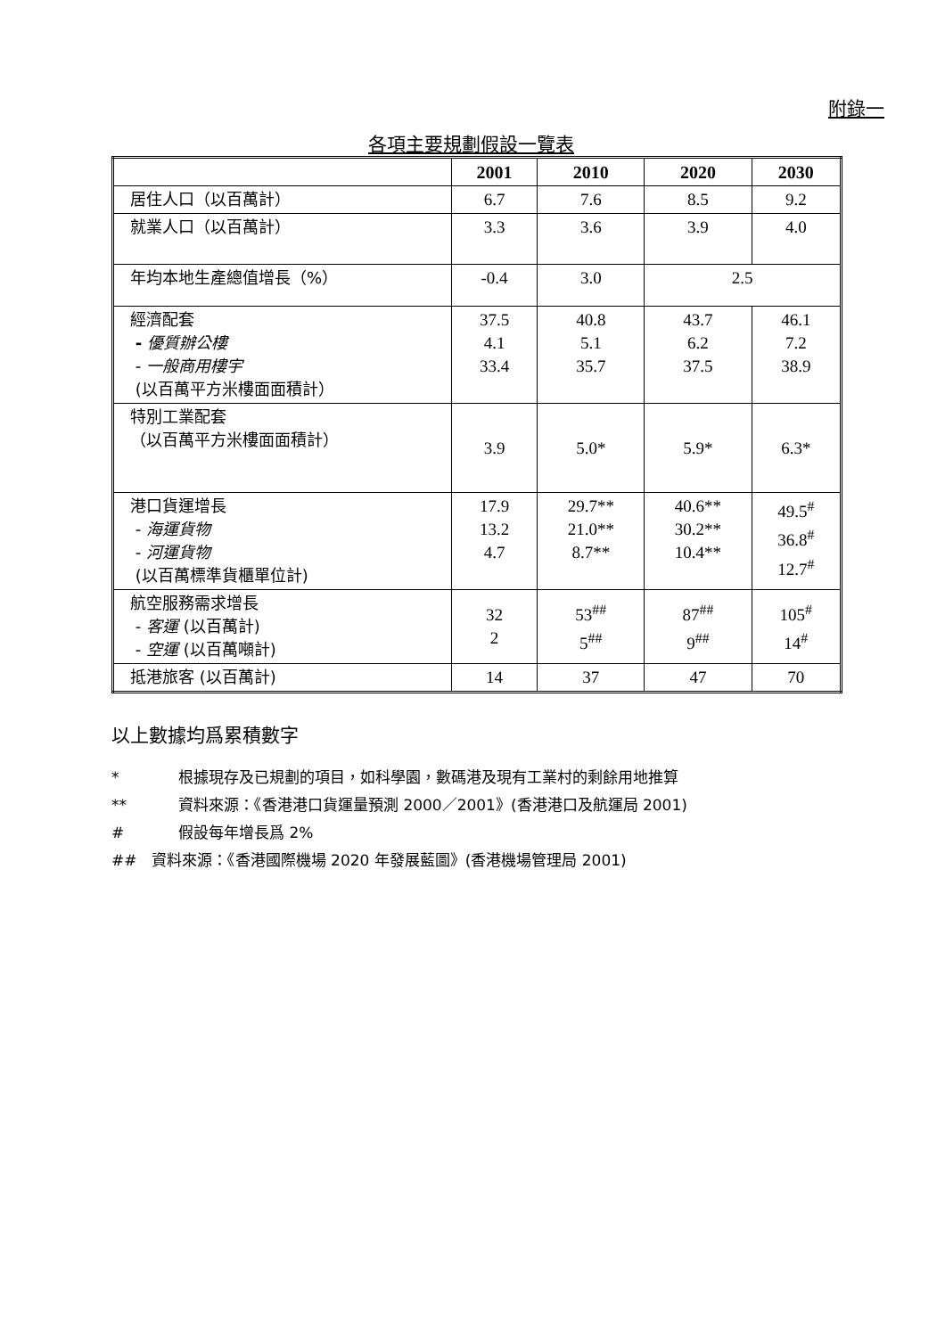附錄一
各項主要規劃假設一覽表
| | 2001 | 2010 | 2020 | 2030 |
| --- | --- | --- | --- | --- |
| 居住人口（以百萬計） | 6.7 | 7.6 | 8.5 | 9.2 |
| 就業人口（以百萬計） | 3.3 | 3.6 | 3.9 | 4.0 |
| 年均本地生產總值增長（%） | -0.4 | 3.0 | 2.5 | |
| 經濟配套 - 優質辦公樓 - 一般商用樓宇 (以百萬平方米樓面面積計） | 37.5 4.1 33.4 | 40.8 5.1 35.7 | 43.7 6.2 37.5 | 46.1 7.2 38.9 |
| 特別工業配套 （以百萬平方米樓面面積計） | 3.9 | 5.0* | 5.9* | 6.3* |
| 港口貨運增長 - 海運貨物 - 河運貨物 (以百萬標準貨櫃單位計) | 17.9 13.2 4.7 | 29.7** 21.0** 8.7** | 40.6** 30.2** 10.4** | 49.5<sup>#</sup> 36.8<sup>#</sup> 12.7<sup>#</sup> |
| 航空服務需求增長 - 客運 (以百萬計) - 空運 (以百萬噸計) | 32 2 | 53<sup>##</sup> 5<sup>##</sup> | 87<sup>##</sup> 9<sup>##</sup> | 105<sup>#</sup> 14<sup>#</sup> |
| 抵港旅客 (以百萬計) | 14 | 37 | 47 | 70 |
以上數據均爲累積數字
* 根據現存及已規劃的項目，如科學園，數碼港及現有工業村的剩餘用地推算
** 資料來源：《香港港口貨運量預測 2000／2001》(香港港口及航運局 2001)
# 假設每年增長爲 2%
## 資料來源：《香港國際機場 2020 年發展藍圖》(香港機場管理局 2001)